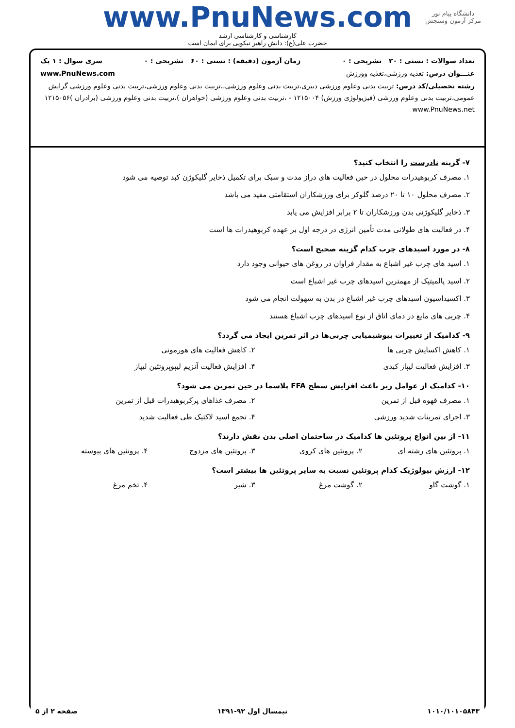دانشگاه پیام نور
مرکز آزمون وسنجش
www.PnuNews.com
کارشناسی و کارشناسی ارشد
حضرت علی(ع): دانش راهبر نیکویی برای ایمان است
تعداد سوالات : تستی : ۳۰ تشریحی : ۰ زمان آزمون (دقیقه) : تستی : ۶۰ تشریحی : ۰ سری سوال : ۱ یک
عنـــوان درس: تغذیه ورزشی،تغذیه وورزش www.PnuNews.com
رشته تحصیلی/کد درس: تربیت بدنی وعلوم ورزشی دبیری،تربیت بدنی وعلوم ورزشی،،تربیت بدنی وعلوم ورزشی،تربیت بدنی وعلوم ورزشی گرایش عمومی،تربیت بدنی وعلوم ورزشی (فیزیولوژی ورزش) ۱۲۱۵۰۰۴ - ،تربیت بدنی وعلوم ورزشی (خواهران )،تربیت بدنی وعلوم ورزشی (برادران )۱۲۱۵۰۵۶ www.PnuNews.net
۷- گزینه نادرست را انتخاب کنید؟
۱. مصرف کربوهیدرات محلول در حین فعالیت های دراز مدت و سبک برای تکمیل ذخایر گلیکوژن کبد توصیه می شود
۲. مصرف محلول ۱۰ تا ۲۰ درصد گلوکز برای ورزشکاران استقامتی مفید می باشد
۳. ذخایر گلیکوژنی بدن ورزشکاران تا ۲ برابر افزایش می یابد
۴. در فعالیت های طولانی مدت تأمین انرژی در درجه اول بر عهده کربوهیدرات ها است
۸- در مورد اسیدهای چرب کدام گزینه صحیح است؟
۱. اسید های چرب غیر اشباع به مقدار فراوان در روغن های حیوانی وجود دارد
۲. اسید پالمیتیک از مهمترین اسیدهای چرب غیر اشباع است
۳. اکسیداسیون اسیدهای چرب غیر اشباع در بدن به سهولت انجام می شود
۴. چربی های مایع در دمای اتاق از نوع اسیدهای چرب اشباع هستند
۹- کدامیک از تغییرات بیوشیمیایی چربی‌ها در اثر تمرین ایجاد می گردد؟
۱. کاهش اکسایش چربی ها ۲. کاهش فعالیت های هورمونی ۳. افزایش فعالیت لیپاز کبدی ۴. افزایش فعالیت آنزیم لیپوپروتئین لیپاز
۱۰- کدامیک از عوامل زیر باعث افزایش سطح FFA پلاسما در حین تمرین می شود؟
۱. مصرف قهوه قبل از تمرین ۲. مصرف غذاهای پرکربوهیدرات قبل از تمرین ۳. اجرای تمرینات شدید ورزشی ۴. تجمع اسید لاکتیک طی فعالیت شدید
۱۱- از بین انواع پروتئین ها کدامیک در ساختمان اصلی بدن نقش دارند؟
۱. پروتئین های رشته ای ۲. پروتئین های کروی ۳. پروتئین های مزدوج ۴. پروتئین های پیوسته
۱۲- ارزش بیولوژیک کدام پروتئین نسبت به سایر پروتئین ها بیشتر است؟
۱. گوشت گاو ۲. گوشت مرغ ۳. شیر ۴. تخم مرغ
۱۰۱۰/۱۰۱۰۵۸۴۳ نیمسال اول ۹۲-۱۳۹۱ صفحه ۲ از ۵